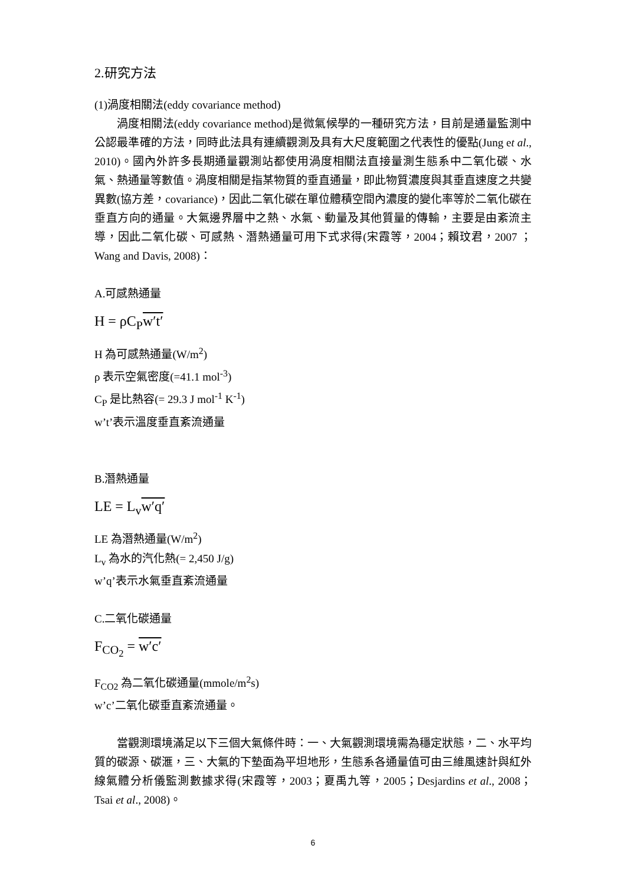2.研究方法
(1)渦度相關法(eddy covariance method)
渦度相關法(eddy covariance method)是微氣候學的一種研究方法，目前是通量監測中公認最準確的方法，同時此法具有連續觀測及具有大尺度範圍之代表性的優點(Jung et al., 2010)。國內外許多長期通量觀測站都使用渦度相關法直接量測生態系中二氧化碳、水氣、熱通量等數值。渦度相關是指某物質的垂直通量，即此物質濃度與其垂直速度之共變異數(協方差，covariance)，因此二氧化碳在單位體積空間內濃度的變化率等於二氧化碳在垂直方向的通量。大氣邊界層中之熱、水氣、動量及其他質量的傳輸，主要是由紊流主導，因此二氧化碳、可感熱、潛熱通量可用下式求得(宋霞等，2004；賴玟君，2007 ；Wang and Davis, 2008)：
A.可感熱通量
H = ρC<sub>P</sub>w′t′
H 為可感熱通量(W/m<sup>2</sup>)
ρ 表示空氣密度(=41.1 mol<sup>-3</sup>)
C<sub>P</sub> 是比熱容(= 29.3 J mol<sup>-1</sup> K<sup>-1</sup>)
w’t’表示溫度垂直紊流通量
B.潛熱通量
LE = L<sub>v</sub>w′q′
LE 為潛熱通量(W/m<sup>2</sup>)
L<sub>v</sub> 為水的汽化熱(= 2,450 J/g)
w’q’表示水氣垂直紊流通量
C.二氧化碳通量
F<sub>CO<sub>2</sub></sub> = w′c′
F<sub>CO2</sub> 為二氧化碳通量(mmole/m<sup>2</sup>s)
w’c’二氧化碳垂直紊流通量。
當觀測環境滿足以下三個大氣條件時：一、大氣觀測環境需為穩定狀態，二、水平均質的碳源、碳滙，三、大氣的下墊面為平坦地形，生態系各通量值可由三維風速計與紅外線氣體分析儀監測數據求得(宋霞等，2003；夏禹九等，2005；Desjardins et al., 2008；Tsai et al., 2008)。
6